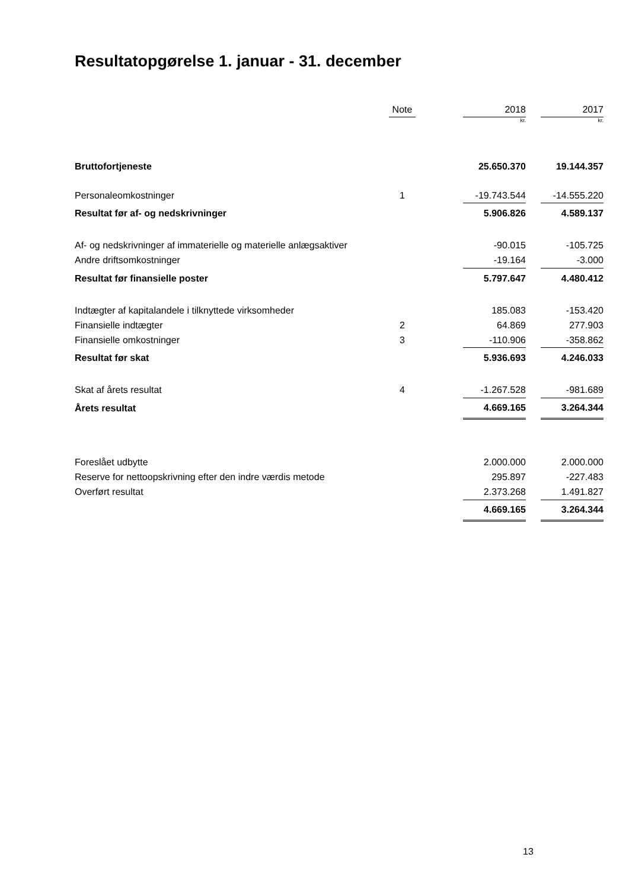Resultatopgørelse 1. januar - 31. december
| | Note | | 2018 | | 2017 |
| --- | --- | --- | --- | --- | --- |
| | | | kr. | | kr. |
| Bruttofortjeneste | | | 25.650.370 | | 19.144.357 |
| Personaleomkostninger | 1 | | -19.743.544 | | -14.555.220 |
| Resultat før af- og nedskrivninger | | | 5.906.826 | | 4.589.137 |
| Af- og nedskrivninger af immaterielle og materielle anlægsaktiver | | | -90.015 | | -105.725 |
| Andre driftsomkostninger | | | -19.164 | | -3.000 |
| Resultat før finansielle poster | | | 5.797.647 | | 4.480.412 |
| Indtægter af kapitalandele i tilknyttede virksomheder | | | 185.083 | | -153.420 |
| Finansielle indtægter | 2 | | 64.869 | | 277.903 |
| Finansielle omkostninger | 3 | | -110.906 | | -358.862 |
| Resultat før skat | | | 5.936.693 | | 4.246.033 |
| Skat af årets resultat | 4 | | -1.267.528 | | -981.689 |
| Årets resultat | | | 4.669.165 | | 3.264.344 |
| Foreslået udbytte | | | 2.000.000 | | 2.000.000 |
| Reserve for nettoopskrivning efter den indre værdis metode | | | 295.897 | | -227.483 |
| Overført resultat | | | 2.373.268 | | 1.491.827 |
| | | | 4.669.165 | | 3.264.344 |
13